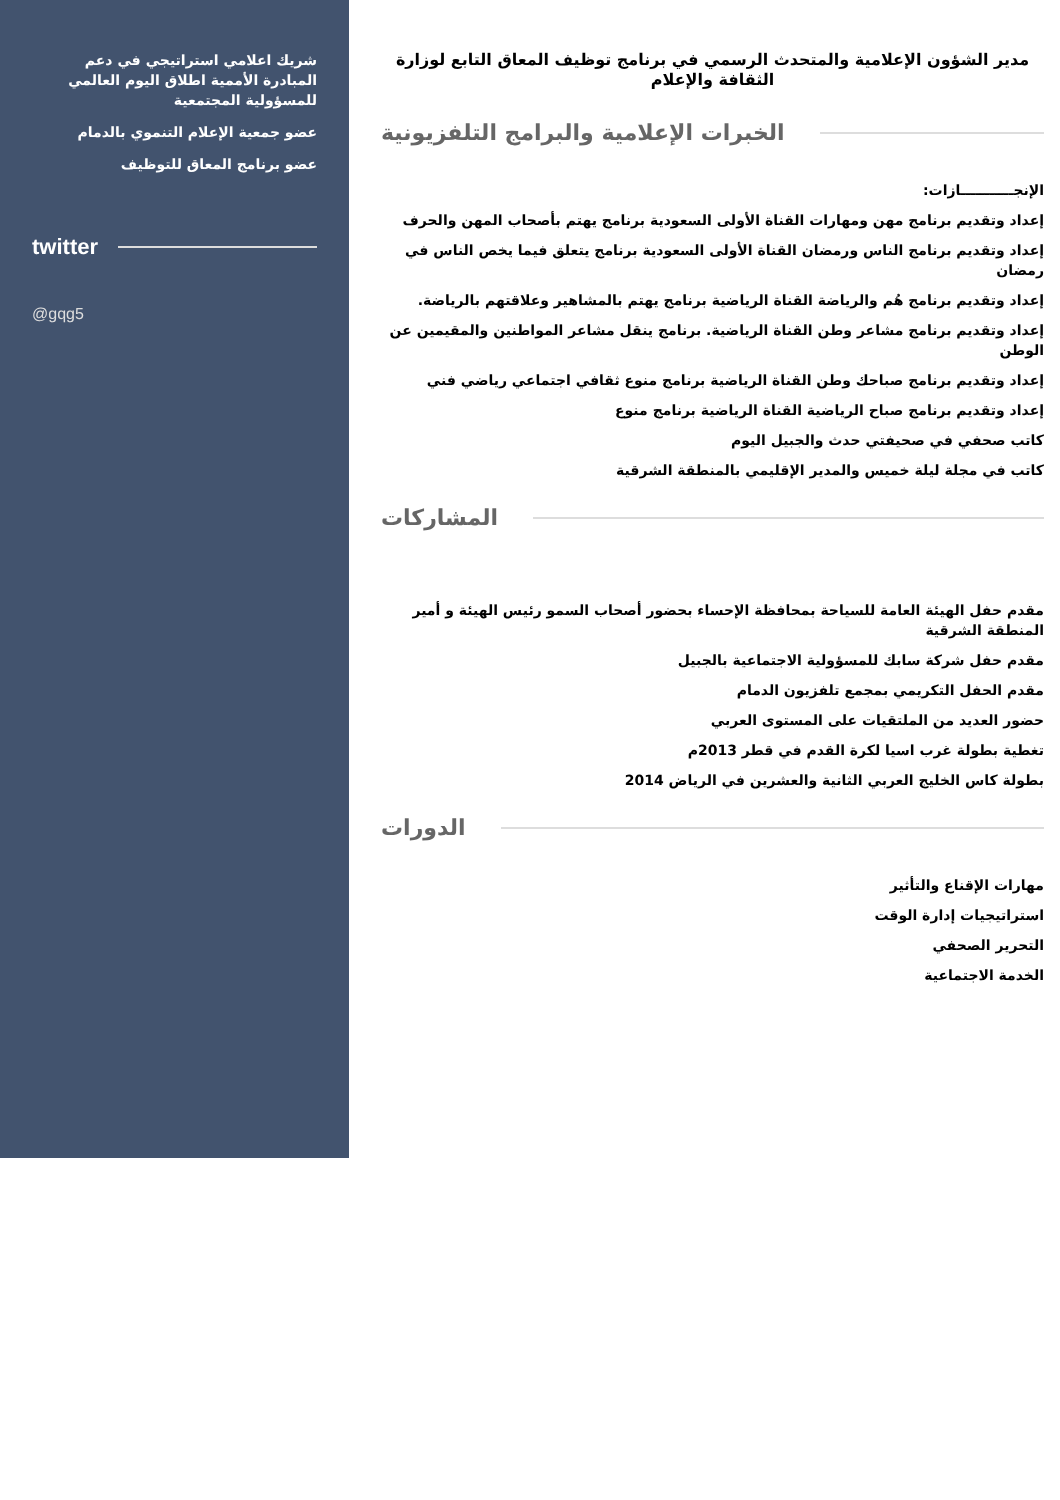شريك اعلامي استراتيجي في دعم المبادرة الأممية اطلاق اليوم العالمي للمسؤولية المجتمعية
عضو جمعية الإعلام التنموي بالدمام
عضو برنامج المعاق للتوظيف
twitter
@gqg5
مدير الشؤون الإعلامية والمتحدث الرسمي في برنامج توظيف المعاق التابع لوزارة الثقافة والإعلام
الخبرات الإعلامية والبرامج التلفزيونية
الإنجـــــــــــازات:
إعداد وتقديم برنامج مهن ومهارات القناة الأولى السعودية برنامج يهتم بأصحاب المهن والحرف
إعداد وتقديم برنامج الناس ورمضان القناة الأولى السعودية برنامج يتعلق فيما يخص الناس في رمضان
إعداد وتقديم برنامج هُم والرياضة القناة الرياضية برنامج يهتم بالمشاهير وعلاقتهم بالرياضة.
إعداد وتقديم برنامج مشاعر وطن القناة الرياضية. برنامج ينقل مشاعر المواطنين والمقيمين عن الوطن
إعداد وتقديم برنامج صباحك وطن القناة الرياضية برنامج منوع ثقافي اجتماعي رياضي فني
إعداد وتقديم برنامج صباح الرياضية القناة الرياضية برنامج منوع
كاتب صحفي في صحيفتي حدث والجبيل اليوم
كاتب في مجلة ليلة خميس والمدير الإقليمي بالمنطقة الشرقية
المشاركات
مقدم حفل الهيئة العامة للسياحة بمحافظة الإحساء بحضور أصحاب السمو رئيس الهيئة و أمير المنطقة الشرقية
مقدم حفل شركة سابك للمسؤولية الاجتماعية بالجبيل
مقدم الحفل التكريمي بمجمع تلفزيون الدمام
حضور العديد من الملتقيات على المستوى العربي
تغطية بطولة غرب اسيا لكرة القدم في قطر 2013م
بطولة كاس الخليج العربي الثانية والعشرين في الرياض 2014
الدورات
مهارات الإقناع والتأثير
استراتيجيات إدارة الوقت
التحرير الصحفي
الخدمة الاجتماعية